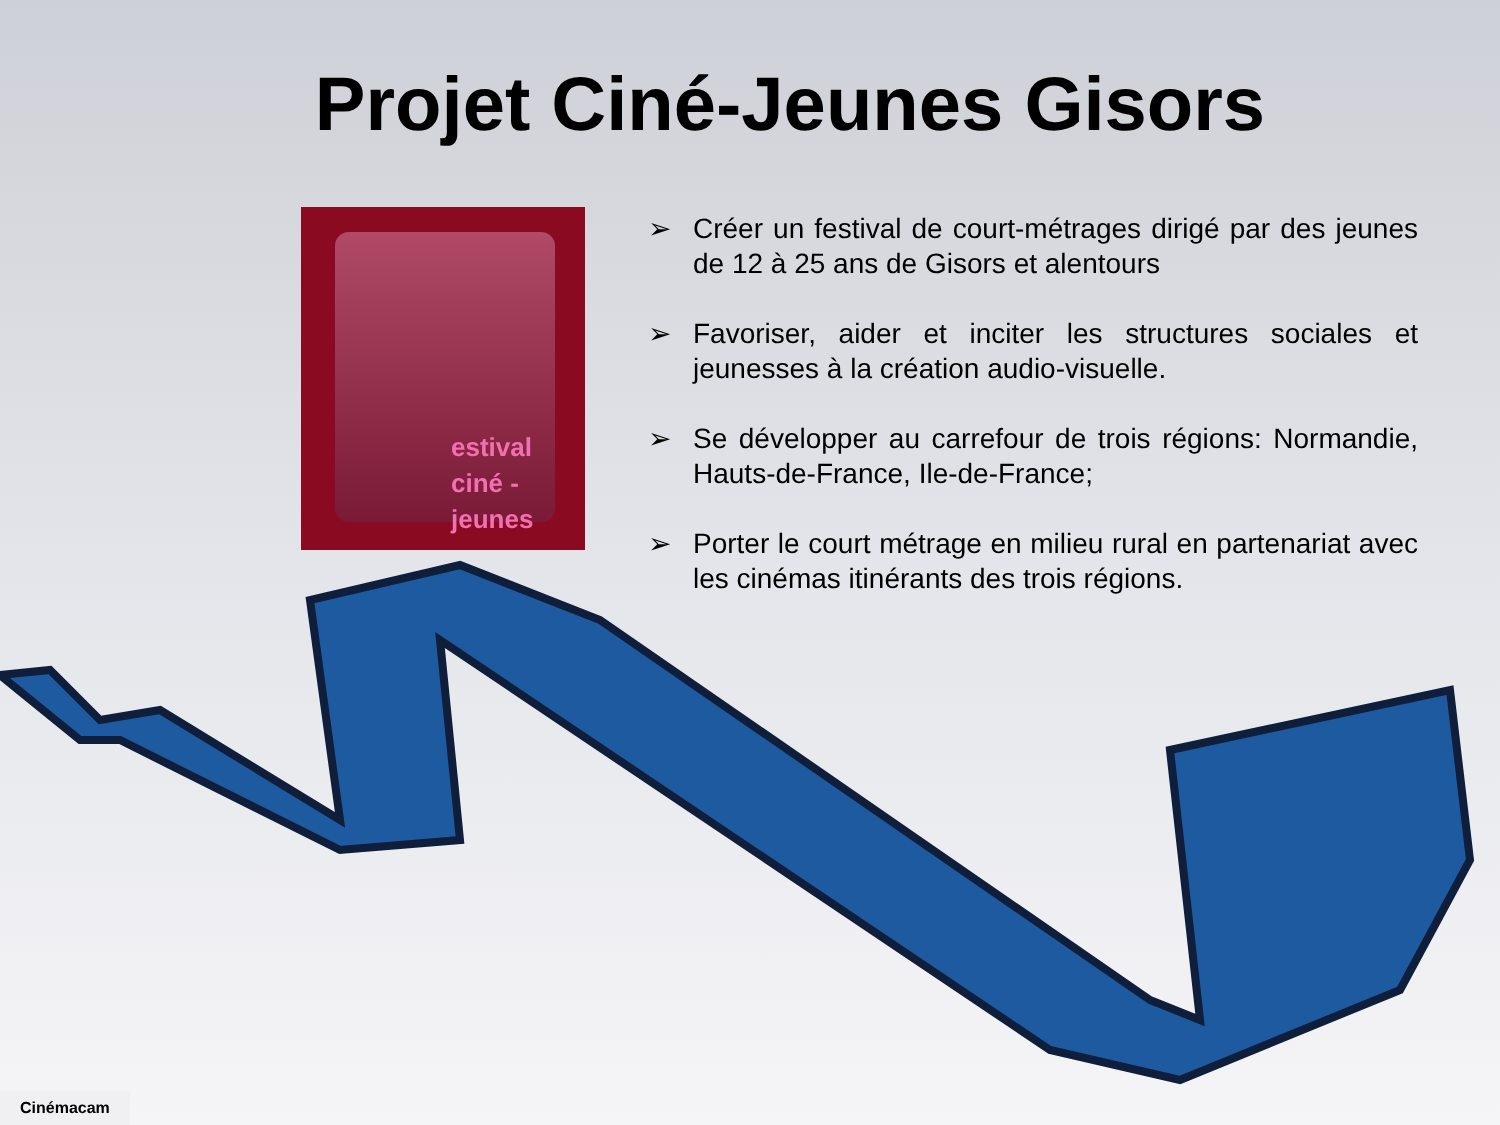Projet Ciné-Jeunes Gisors
estival
ciné -
jeunes
➢ Créer un festival de court-métrages dirigé par des jeunes de 12 à 25 ans de Gisors et alentours
➢ Favoriser, aider et inciter les structures sociales et jeunesses à la création audio-visuelle.
➢ Se développer au carrefour de trois régions: Normandie, Hauts-de-France, Ile-de-France;
➢ Porter le court métrage en milieu rural en partenariat avec les cinémas itinérants des trois régions.
Cinémacam